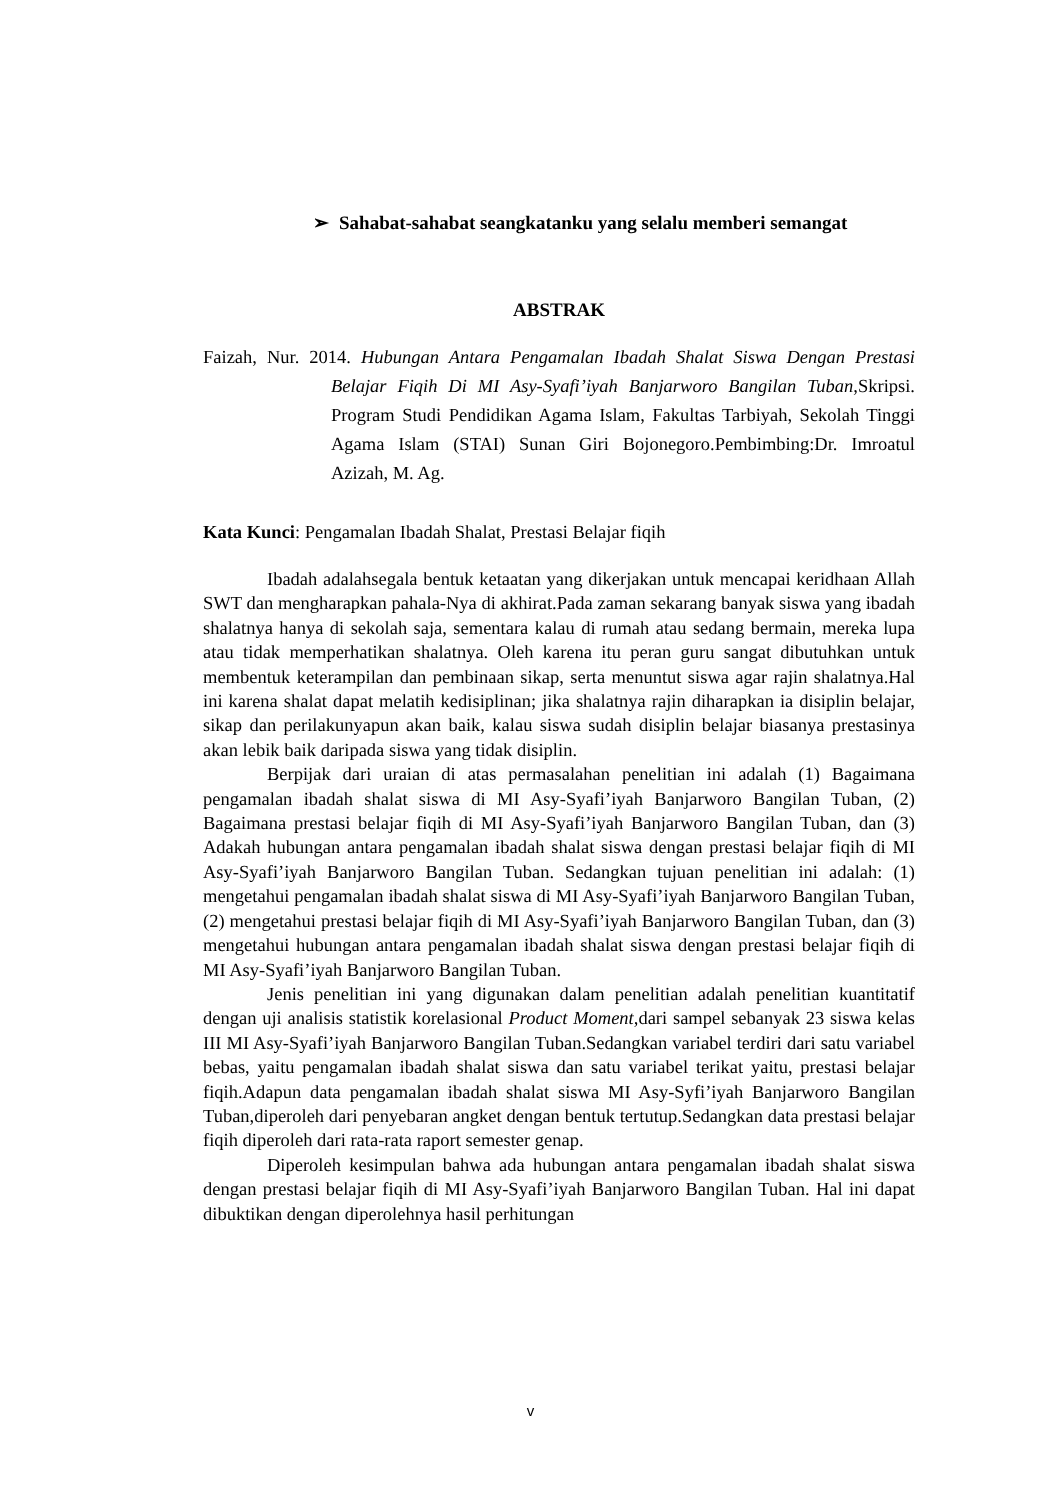➢ Sahabat-sahabat seangkatanku yang selalu memberi semangat
ABSTRAK
Faizah, Nur. 2014. Hubungan Antara Pengamalan Ibadah Shalat Siswa Dengan Prestasi Belajar Fiqih Di MI Asy-Syafi’iyah Banjarworo Bangilan Tuban, Skripsi. Program Studi Pendidikan Agama Islam, Fakultas Tarbiyah, Sekolah Tinggi Agama Islam (STAI) Sunan Giri Bojonegoro.Pembimbing:Dr. Imroatul Azizah, M. Ag.
Kata Kunci: Pengamalan Ibadah Shalat, Prestasi Belajar fiqih
Ibadah adalahsegala bentuk ketaatan yang dikerjakan untuk mencapai keridhaan Allah SWT dan mengharapkan pahala-Nya di akhirat.Pada zaman sekarang banyak siswa yang ibadah shalatnya hanya di sekolah saja, sementara kalau di rumah atau sedang bermain, mereka lupa atau tidak memperhatikan shalatnya. Oleh karena itu peran guru sangat dibutuhkan untuk membentuk keterampilan dan pembinaan sikap, serta menuntut siswa agar rajin shalatnya.Hal ini karena shalat dapat melatih kedisiplinan; jika shalatnya rajin diharapkan ia disiplin belajar, sikap dan perilakunyapun akan baik, kalau siswa sudah disiplin belajar biasanya prestasinya akan lebik baik daripada siswa yang tidak disiplin.
Berpijak dari uraian di atas permasalahan penelitian ini adalah (1) Bagaimana pengamalan ibadah shalat siswa di MI Asy-Syafi’iyah Banjarworo Bangilan Tuban, (2) Bagaimana prestasi belajar fiqih di MI Asy-Syafi’iyah Banjarworo Bangilan Tuban, dan (3) Adakah hubungan antara pengamalan ibadah shalat siswa dengan prestasi belajar fiqih di MI Asy-Syafi’iyah Banjarworo Bangilan Tuban. Sedangkan tujuan penelitian ini adalah: (1) mengetahui pengamalan ibadah shalat siswa di MI Asy-Syafi’iyah Banjarworo Bangilan Tuban, (2) mengetahui prestasi belajar fiqih di MI Asy-Syafi’iyah Banjarworo Bangilan Tuban, dan (3) mengetahui hubungan antara pengamalan ibadah shalat siswa dengan prestasi belajar fiqih di MI Asy-Syafi’iyah Banjarworo Bangilan Tuban.
Jenis penelitian ini yang digunakan dalam penelitian adalah penelitian kuantitatif dengan uji analisis statistik korelasional Product Moment, dari sampel sebanyak 23 siswa kelas III MI Asy-Syafi’iyah Banjarworo Bangilan Tuban.Sedangkan variabel terdiri dari satu variabel bebas, yaitu pengamalan ibadah shalat siswa dan satu variabel terikat yaitu, prestasi belajar fiqih.Adapun data pengamalan ibadah shalat siswa MI Asy-Syfi’iyah Banjarworo Bangilan Tuban,diperoleh dari penyebaran angket dengan bentuk tertutup.Sedangkan data prestasi belajar fiqih diperoleh dari rata-rata raport semester genap.
Diperoleh kesimpulan bahwa ada hubungan antara pengamalan ibadah shalat siswa dengan prestasi belajar fiqih di MI Asy-Syafi’iyah Banjarworo Bangilan Tuban. Hal ini dapat dibuktikan dengan diperolehnya hasil perhitungan
v